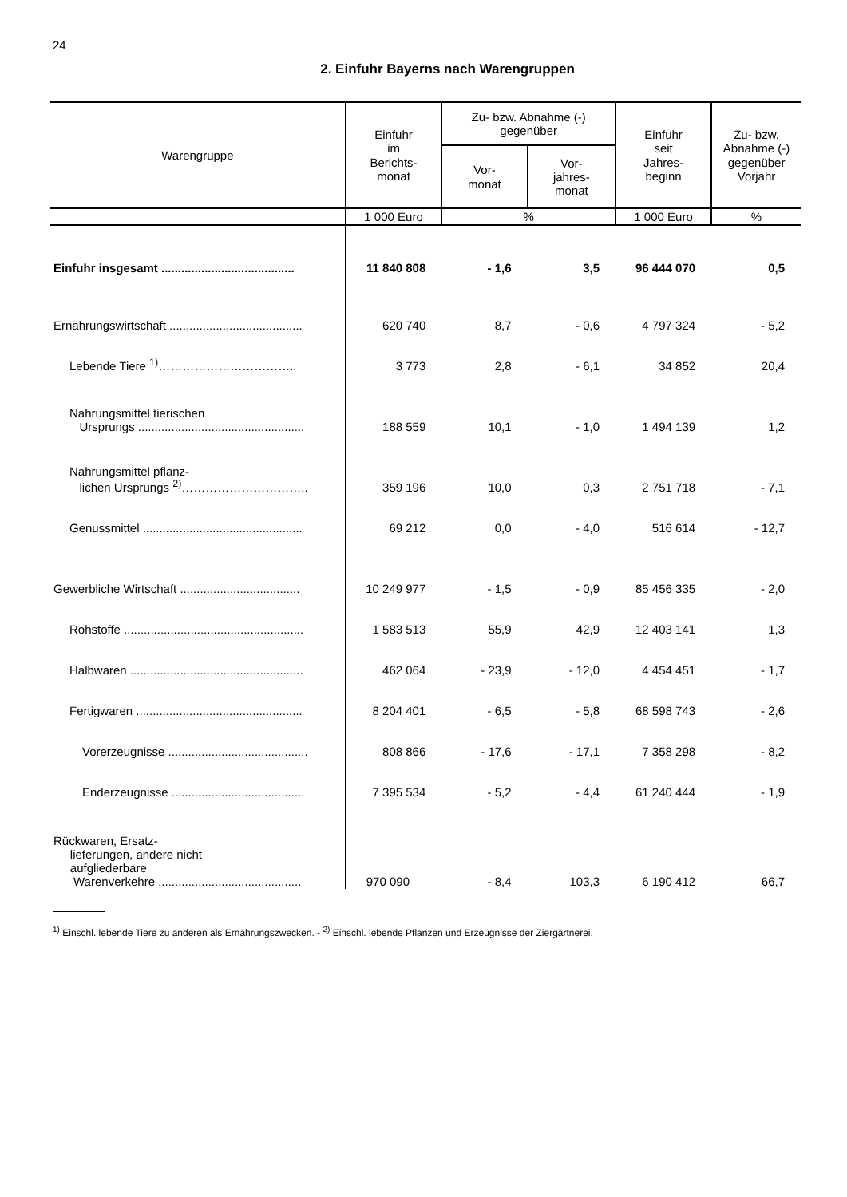24
2. Einfuhr Bayerns nach Warengruppen
| Warengruppe | Einfuhr im Berichts- monat | Zu- bzw. Abnahme (-) gegenüber | | Einfuhr seit Jahres- beginn | Zu- bzw. Abnahme (-) gegenüber Vorjahr |
| --- | --- | --- | --- | --- | --- |
| | | Vor- monat | Vor- jahres- monat | | |
| | 1 000 Euro | % | | 1 000 Euro | % |
| Einfuhr insgesamt ........................................ | 11 840 808 | - 1,6 | 3,5 | 96 444 070 | 0,5 |
| Ernährungswirtschaft ........................................ | 620 740 | 8,7 | - 0,6 | 4 797 324 | - 5,2 |
| Lebende Tiere <sup>1)</sup>…………………………….. | 3 773 | 2,8 | - 6,1 | 34 852 | 20,4 |
| Nahrungsmittel tierischen Ursprungs .................................................. | 188 559 | 10,1 | - 1,0 | 1 494 139 | 1,2 |
| Nahrungsmittel pflanz- lichen Ursprungs <sup>2)</sup>………………………….. | 359 196 | 10,0 | 0,3 | 2 751 718 | - 7,1 |
| Genussmittel ................................................ | 69 212 | 0,0 | - 4,0 | 516 614 | - 12,7 |
| Gewerbliche Wirtschaft .................................... | 10 249 977 | - 1,5 | - 0,9 | 85 456 335 | - 2,0 |
| Rohstoffe ...................................................... | 1 583 513 | 55,9 | 42,9 | 12 403 141 | 1,3 |
| Halbwaren .................................................... | 462 064 | - 23,9 | - 12,0 | 4 454 451 | - 1,7 |
| Fertigwaren .................................................. | 8 204 401 | - 6,5 | - 5,8 | 68 598 743 | - 2,6 |
| Vorerzeugnisse .......................................... | 808 866 | - 17,6 | - 17,1 | 7 358 298 | - 8,2 |
| Enderzeugnisse ........................................ | 7 395 534 | - 5,2 | - 4,4 | 61 240 444 | - 1,9 |
| Rückwaren, Ersatz- lieferungen, andere nicht aufgliederbare Warenverkehre ........................................... | 970 090 | - 8,4 | 103,3 | 6 190 412 | 66,7 |
<sup>1)</sup> Einschl. lebende Tiere zu anderen als Ernährungszwecken. - <sup>2)</sup> Einschl. lebende Pflanzen und Erzeugnisse der Ziergärtnerei.